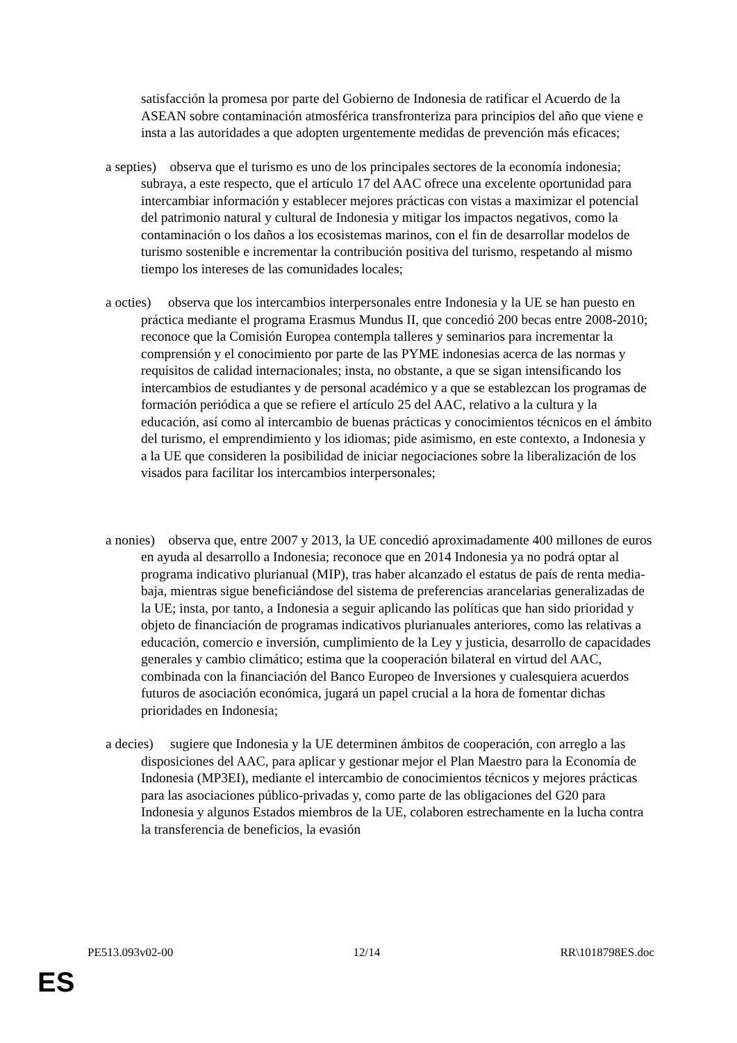satisfacción la promesa por parte del Gobierno de Indonesia de ratificar el Acuerdo de la ASEAN sobre contaminación atmosférica transfronteriza para principios del año que viene e insta a las autoridades a que adopten urgentemente medidas de prevención más eficaces;
a septies) observa que el turismo es uno de los principales sectores de la economía indonesia; subraya, a este respecto, que el artículo 17 del AAC ofrece una excelente oportunidad para intercambiar información y establecer mejores prácticas con vistas a maximizar el potencial del patrimonio natural y cultural de Indonesia y mitigar los impactos negativos, como la contaminación o los daños a los ecosistemas marinos, con el fin de desarrollar modelos de turismo sostenible e incrementar la contribución positiva del turismo, respetando al mismo tiempo los intereses de las comunidades locales;
a octies) observa que los intercambios interpersonales entre Indonesia y la UE se han puesto en práctica mediante el programa Erasmus Mundus II, que concedió 200 becas entre 2008-2010; reconoce que la Comisión Europea contempla talleres y seminarios para incrementar la comprensión y el conocimiento por parte de las PYME indonesias acerca de las normas y requisitos de calidad internacionales; insta, no obstante, a que se sigan intensificando los intercambios de estudiantes y de personal académico y a que se establezcan los programas de formación periódica a que se refiere el artículo 25 del AAC, relativo a la cultura y la educación, así como al intercambio de buenas prácticas y conocimientos técnicos en el ámbito del turismo, el emprendimiento y los idiomas; pide asimismo, en este contexto, a Indonesia y a la UE que consideren la posibilidad de iniciar negociaciones sobre la liberalización de los visados para facilitar los intercambios interpersonales;
a nonies) observa que, entre 2007 y 2013, la UE concedió aproximadamente 400 millones de euros en ayuda al desarrollo a Indonesia; reconoce que en 2014 Indonesia ya no podrá optar al programa indicativo plurianual (MIP), tras haber alcanzado el estatus de país de renta media-baja, mientras sigue beneficiándose del sistema de preferencias arancelarias generalizadas de la UE; insta, por tanto, a Indonesia a seguir aplicando las políticas que han sido prioridad y objeto de financiación de programas indicativos plurianuales anteriores, como las relativas a educación, comercio e inversión, cumplimiento de la Ley y justicia, desarrollo de capacidades generales y cambio climático; estima que la cooperación bilateral en virtud del AAC, combinada con la financiación del Banco Europeo de Inversiones y cualesquiera acuerdos futuros de asociación económica, jugará un papel crucial a la hora de fomentar dichas prioridades en Indonesia;
a decies) sugiere que Indonesia y la UE determinen ámbitos de cooperación, con arreglo a las disposiciones del AAC, para aplicar y gestionar mejor el Plan Maestro para la Economía de Indonesia (MP3EI), mediante el intercambio de conocimientos técnicos y mejores prácticas para las asociaciones público-privadas y, como parte de las obligaciones del G20 para Indonesia y algunos Estados miembros de la UE, colaboren estrechamente en la lucha contra la transferencia de beneficios, la evasión
PE513.093v02-00 12/14 RR\1018798ES.doc
ES